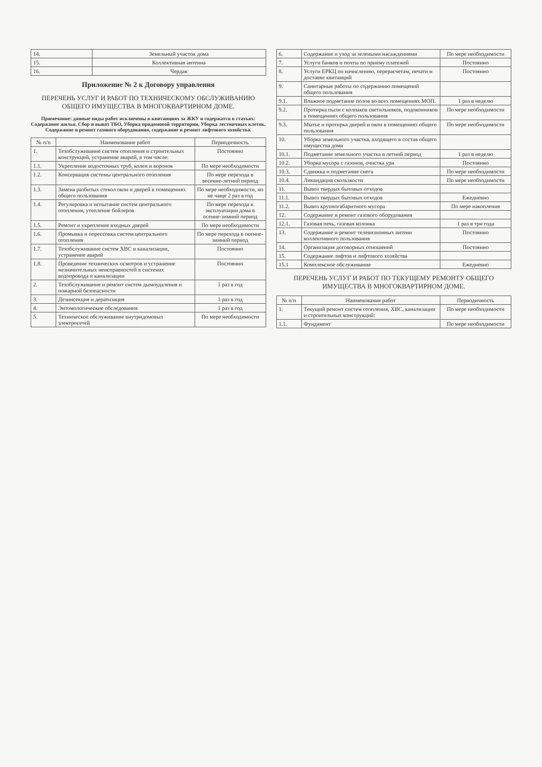| 14. | Земельный участок дома |
| 15. | Коллективная антенна |
| 16. | Чердак |
Приложение № 2 к Договору управления
ПЕРЕЧЕНЬ УСЛУГ И РАБОТ ПО ТЕХНИЧЕСКОМУ ОБСЛУЖИВАНИЮ ОБЩЕГО ИМУЩЕСТВА В МНОГОКВАРТИРНОМ ДОМЕ.
Примечание: данные виды работ исключены в квитанциях за ЖКУ и содержатся в статьях: Содержание жилья, Сбор и вывоз ТБО, Уборка придомовой территории, Уборка лестничных клеток, Содержание и ремонт газового оборудования, содержание и ремонт лифтового хозяйства.
| № п/п | Наименование работ | Периодичность |
| --- | --- | --- |
| 1. | Техобслуживание систем отопления и строительных конструкций, устранение аварий, в том числе: | Постоянно |
| 1.1. | Укрепление водосточных труб, колен и воронок | По мере необходимости |
| 1.2. | Консервация системы центрального отопления | По мере перехода в весенне-летний период |
| 1.3. | Замена разбитых стекол окон и дверей в помещениях общего пользования | По мере необходимости, но не чаще 2 раз в год |
| 1.4. | Регулировка и испытание систем центрального отопления, утепление бойлеров | По мере перехода к эксплуатации дома в осенне-зимний период |
| 1.5. | Ремонт и укрепление входных дверей | По мере необходимости |
| 1.6. | Промывка и опрессовка систем центрального отопления | По мере перехода в осенне-зимний период |
| 1.7. | Техобслуживание систем ХВС и канализации, устранение аварий | Постоянно |
| 1.8. | Проведение технических осмотров и устранение незначительных неисправностей в системах водопровода и канализации | Постоянно |
| 2. | Техобслуживание и ремонт систем дымоудаления и пожарной безопасности | 1 раз в год |
| 3. | Дезинсекция и дератизация | 1 раз в год |
| 4. | Энтомологические обследования | 1 раз в год |
| 5. | Техническое обслуживание внутридомовых электросетей | По мере необходимости |
| 6. | Содержание и уход за зелеными насаждениями | По мере необходимости |
| 7. | Услуги банков и почты по приему платежей | Постоянно |
| 8. | Услуги ЕРКЦ по начислению, перерасчетам, печати и доставке квитанций | Постоянно |
| 9. | Санитарные работы по содержанию помещений общего пользования | |
| 9.1. | Влажное подметание полов во всех помещениях МОП. | 1 раз в неделю |
| 9.2. | Протирка пыли с колпаков светильников, подоконников в помещениях общего пользования | По мере необходимости |
| 9.3. | Мытье и протирка дверей и окон в помещениях общего пользования | По мере необходимости |
| 10. | Уборка земельного участка, входящего в состав общего имущества дома | |
| 10.1. | Подметание земельного участка в летний период | 1 раз в неделю |
| 10.2. | Уборка мусора с газонов, очистка урн | Постоянно |
| 10.3. | Сдвижка и подметание снега | По мере необходимости |
| 10.4. | Ликвидация скользкости | По мере необходимости |
| 11. | Вывоз твердых бытовых отходов | |
| 11.1. | Вывоз твердых бытовых отходов | Ежедневно |
| 11.2. | Вывоз крупногабаритного мусора | По мере накопления |
| 12. | Содержание и ремонт газового оборудования | |
| 12.1. | Газовая печь, газовая колонка | 1 раз в три года |
| 13. | Содержание и ремонт телевизионных антенн коллективного пользования | Постоянно |
| 14. | Организация договорных отношений | Постоянно |
| 15. | Содержание лифтов и лифтового хозяйства | |
| 15.1 | Комплексное обслуживание | Ежедневно |
ПЕРЕЧЕНЬ УСЛУГ И РАБОТ ПО ТЕКУЩЕМУ РЕМОНТУ ОБЩЕГО ИМУЩЕСТВА В МНОГОКВАРТИРНОМ ДОМЕ.
| № п/п | Наименование работ | Периодичность |
| --- | --- | --- |
| 1. | Текущий ремонт систем отопления, ХВС, канализации и строительных конструкций: | По мере необходимости |
| 1.1. | Фундамент | По мере необходимости |